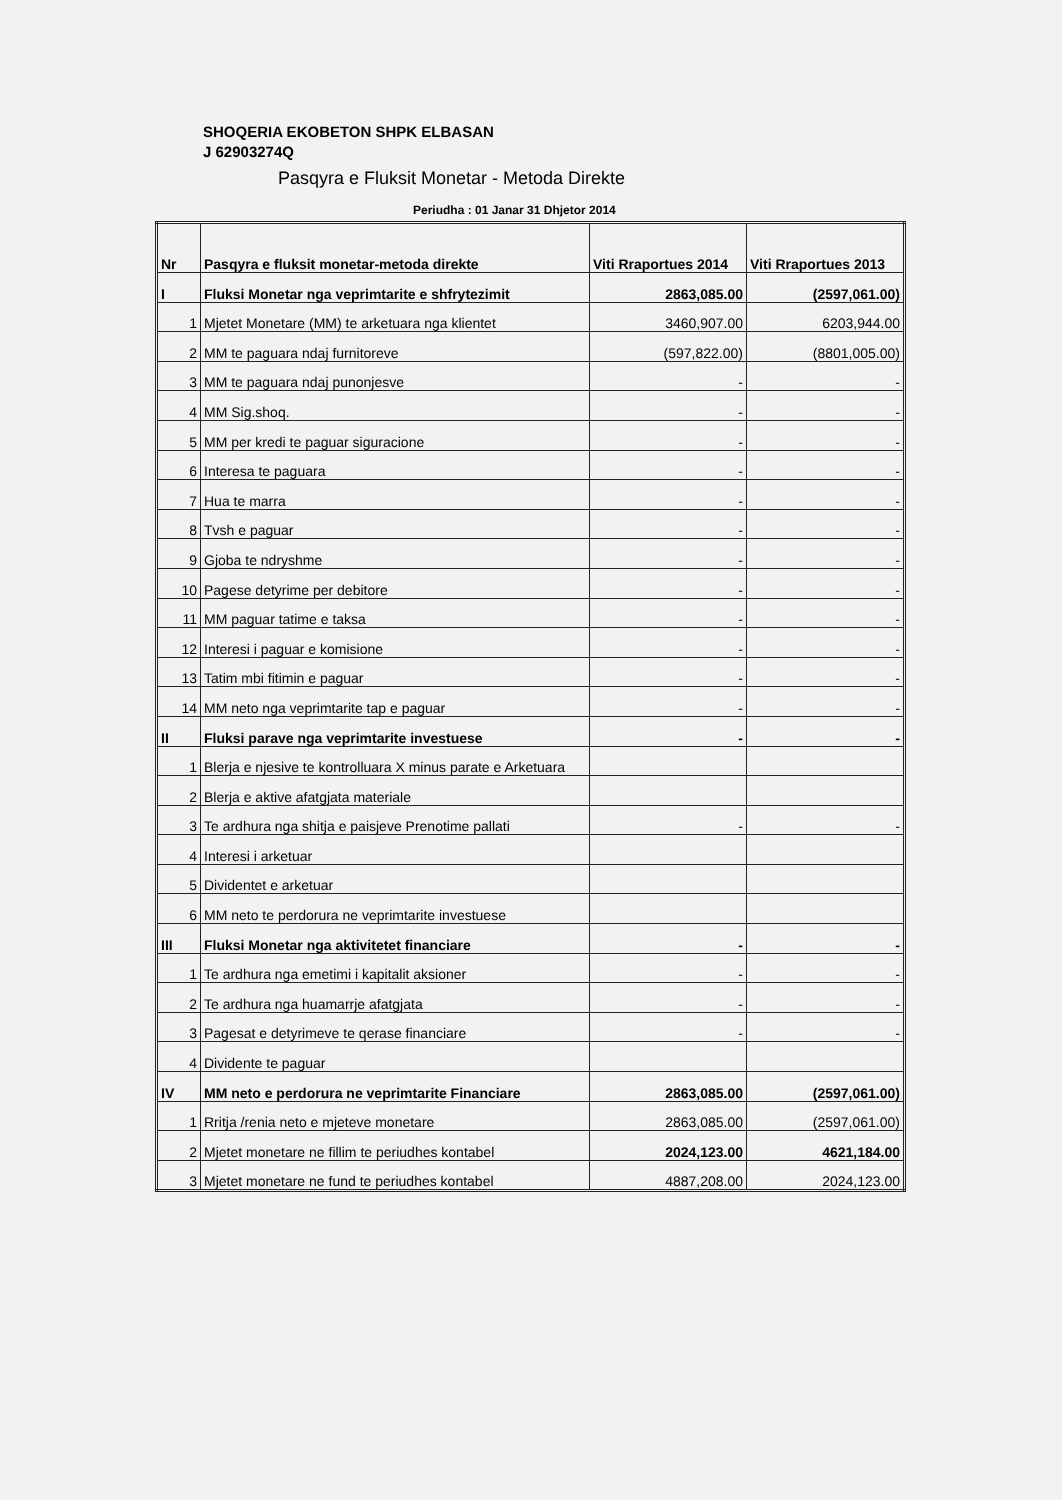SHOQERIA EKOBETON SHPK ELBASAN
J 62903274Q
Pasqyra e Fluksit Monetar - Metoda Direkte
Periudha : 01 Janar 31 Dhjetor 2014
| Nr | Pasqyra e fluksit monetar-metoda direkte | Viti Rraportues 2014 | Viti Rraportues 2013 |
| --- | --- | --- | --- |
| I | Fluksi Monetar nga veprimtarite e shfrytezimit | 2863,085.00 | (2597,061.00) |
| 1 | Mjetet Monetare (MM) te arketuara nga klientet | 3460,907.00 | 6203,944.00 |
| 2 | MM te paguara ndaj furnitoreve | (597,822.00) | (8801,005.00) |
| 3 | MM te paguara ndaj punonjesve | - | - |
| 4 | MM Sig.shoq. | - | - |
| 5 | MM per kredi te paguar siguracione | - | - |
| 6 | Interesa te paguara | - | - |
| 7 | Hua te marra | - | - |
| 8 | Tvsh e paguar | - | - |
| 9 | Gjoba te ndryshme | - | - |
| 10 | Pagese detyrime per debitore | - | - |
| 11 | MM paguar tatime e taksa | - | - |
| 12 | Interesi i paguar e komisione | - | - |
| 13 | Tatim mbi fitimin e paguar | - | - |
| 14 | MM neto nga veprimtarite tap e paguar | - | - |
| II | Fluksi parave nga veprimtarite investuese | - | - |
| 1 | Blerja e njesive te kontrolluara X minus parate e Arketuara | | |
| 2 | Blerja e aktive afatgjata materiale | | |
| 3 | Te ardhura nga shitja e paisjeve Prenotime pallati | - | - |
| 4 | Interesi i arketuar | | |
| 5 | Dividentet e arketuar | | |
| 6 | MM neto te perdorura ne veprimtarite investuese | | |
| III | Fluksi Monetar nga aktivitetet financiare | - | - |
| 1 | Te ardhura nga emetimi i kapitalit aksioner | - | - |
| 2 | Te ardhura nga huamarrje afatgjata | - | - |
| 3 | Pagesat e detyrimeve te qerase financiare | - | - |
| 4 | Dividente te paguar | | |
| IV | MM neto e perdorura ne veprimtarite Financiare | 2863,085.00 | (2597,061.00) |
| 1 | Rritja /renia neto e mjeteve monetare | 2863,085.00 | (2597,061.00) |
| 2 | Mjetet monetare ne fillim te periudhes kontabel | 2024,123.00 | 4621,184.00 |
| 3 | Mjetet monetare ne fund te periudhes kontabel | 4887,208.00 | 2024,123.00 |